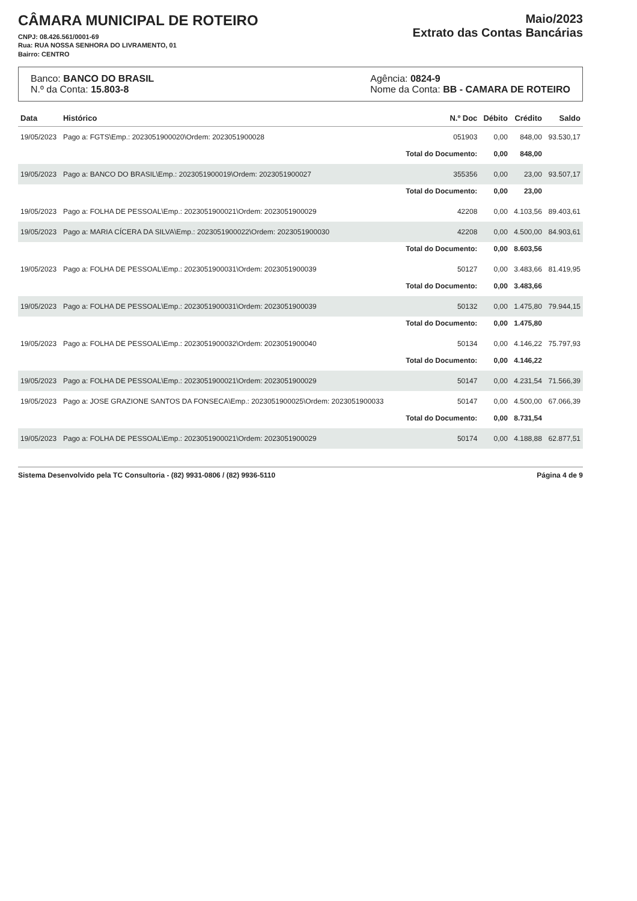CÂMARA MUNICIPAL DE ROTEIRO
CNPJ: 08.426.561/0001-69
Rua: RUA NOSSA SENHORA DO LIVRAMENTO, 01
Bairro: CENTRO
Maio/2023
Extrato das Contas Bancárias
Banco: BANCO DO BRASIL
N.º da Conta: 15.803-8
Agência: 0824-9
Nome da Conta: BB - CAMARA DE ROTEIRO
| Data | Histórico | N.º Doc | Débito | Crédito | Saldo |
| --- | --- | --- | --- | --- | --- |
| 19/05/2023 | Pago a: FGTS\Emp.: 2023051900020\Ordem: 2023051900028 | 051903 | 0,00 | 848,00 | 93.530,17 |
| | | Total do Documento: | 0,00 | 848,00 | |
| 19/05/2023 | Pago a: BANCO DO BRASIL\Emp.: 2023051900019\Ordem: 2023051900027 | 355356 | 0,00 | 23,00 | 93.507,17 |
| | | Total do Documento: | 0,00 | 23,00 | |
| 19/05/2023 | Pago a: FOLHA DE PESSOAL\Emp.: 2023051900021\Ordem: 2023051900029 | 42208 | 0,00 | 4.103,56 | 89.403,61 |
| 19/05/2023 | Pago a: MARIA CÍCERA DA SILVA\Emp.: 2023051900022\Ordem: 2023051900030 | 42208 | 0,00 | 4.500,00 | 84.903,61 |
| | | Total do Documento: | 0,00 | 8.603,56 | |
| 19/05/2023 | Pago a: FOLHA DE PESSOAL\Emp.: 2023051900031\Ordem: 2023051900039 | 50127 | 0,00 | 3.483,66 | 81.419,95 |
| | | Total do Documento: | 0,00 | 3.483,66 | |
| 19/05/2023 | Pago a: FOLHA DE PESSOAL\Emp.: 2023051900031\Ordem: 2023051900039 | 50132 | 0,00 | 1.475,80 | 79.944,15 |
| | | Total do Documento: | 0,00 | 1.475,80 | |
| 19/05/2023 | Pago a: FOLHA DE PESSOAL\Emp.: 2023051900032\Ordem: 2023051900040 | 50134 | 0,00 | 4.146,22 | 75.797,93 |
| | | Total do Documento: | 0,00 | 4.146,22 | |
| 19/05/2023 | Pago a: FOLHA DE PESSOAL\Emp.: 2023051900021\Ordem: 2023051900029 | 50147 | 0,00 | 4.231,54 | 71.566,39 |
| 19/05/2023 | Pago a: JOSE GRAZIONE SANTOS DA FONSECA\Emp.: 2023051900025\Ordem: 2023051900033 | 50147 | 0,00 | 4.500,00 | 67.066,39 |
| | | Total do Documento: | 0,00 | 8.731,54 | |
| 19/05/2023 | Pago a: FOLHA DE PESSOAL\Emp.: 2023051900021\Ordem: 2023051900029 | 50174 | 0,00 | 4.188,88 | 62.877,51 |
Sistema Desenvolvido pela TC Consultoria - (82) 9931-0806 / (82) 9936-5110 Página 4 de 9